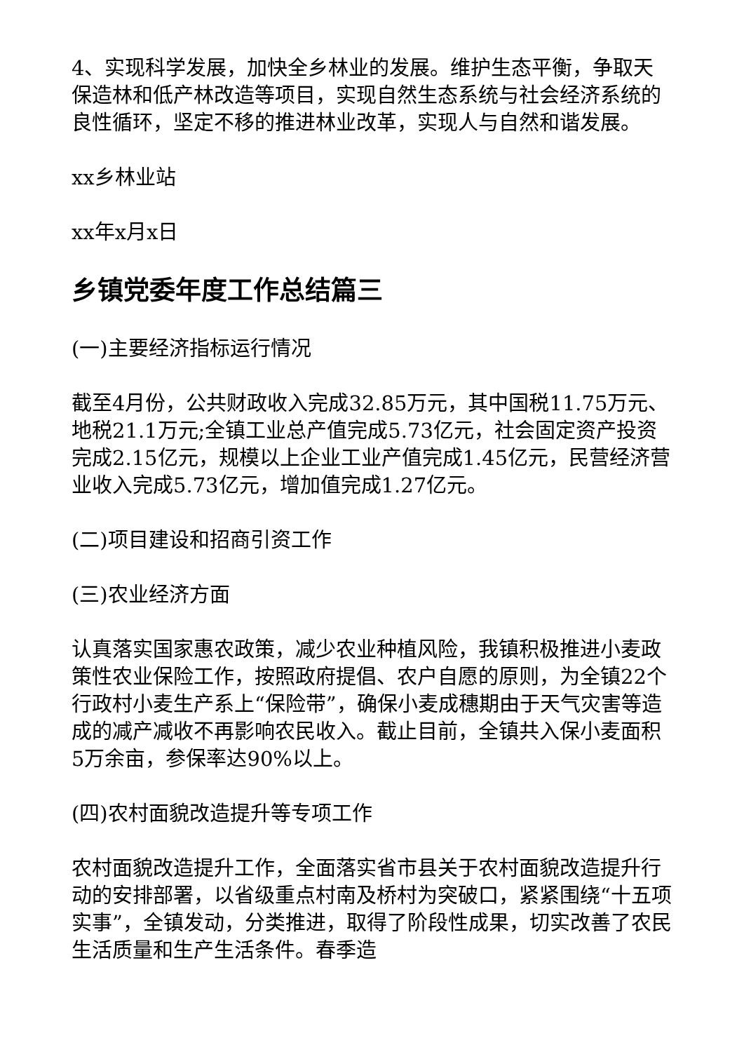4、实现科学发展，加快全乡林业的发展。维护生态平衡，争取天保造林和低产林改造等项目，实现自然生态系统与社会经济系统的良性循环，坚定不移的推进林业改革，实现人与自然和谐发展。
xx乡林业站
xx年x月x日
乡镇党委年度工作总结篇三
(一)主要经济指标运行情况
截至4月份，公共财政收入完成32.85万元，其中国税11.75万元、地税21.1万元;全镇工业总产值完成5.73亿元，社会固定资产投资完成2.15亿元，规模以上企业工业产值完成1.45亿元，民营经济营业收入完成5.73亿元，增加值完成1.27亿元。
(二)项目建设和招商引资工作
(三)农业经济方面
认真落实国家惠农政策，减少农业种植风险，我镇积极推进小麦政策性农业保险工作，按照政府提倡、农户自愿的原则，为全镇22个行政村小麦生产系上“保险带”，确保小麦成穗期由于天气灾害等造成的减产减收不再影响农民收入。截止目前，全镇共入保小麦面积5万余亩，参保率达90%以上。
(四)农村面貌改造提升等专项工作
农村面貌改造提升工作，全面落实省市县关于农村面貌改造提升行动的安排部署，以省级重点村南及桥村为突破口，紧紧围绕“十五项实事”，全镇发动，分类推进，取得了阶段性成果，切实改善了农民生活质量和生产生活条件。春季造